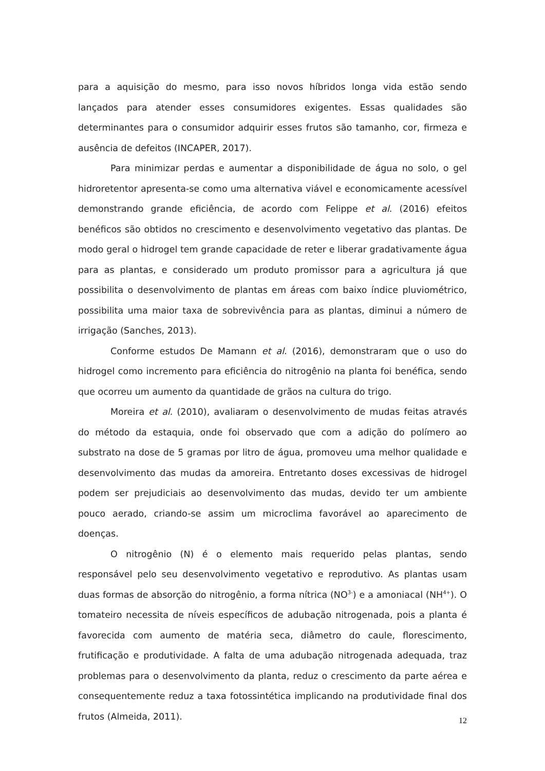para a aquisição do mesmo, para isso novos híbridos longa vida estão sendo lançados para atender esses consumidores exigentes. Essas qualidades são determinantes para o consumidor adquirir esses frutos são tamanho, cor, firmeza e ausência de defeitos (INCAPER, 2017).
Para minimizar perdas e aumentar a disponibilidade de água no solo, o gel hidroretentor apresenta-se como uma alternativa viável e economicamente acessível demonstrando grande eficiência, de acordo com Felippe et al. (2016) efeitos benéficos são obtidos no crescimento e desenvolvimento vegetativo das plantas. De modo geral o hidrogel tem grande capacidade de reter e liberar gradativamente água para as plantas, e considerado um produto promissor para a agricultura já que possibilita o desenvolvimento de plantas em áreas com baixo índice pluviométrico, possibilita uma maior taxa de sobrevivência para as plantas, diminui a número de irrigação (Sanches, 2013).
Conforme estudos De Mamann et al. (2016), demonstraram que o uso do hidrogel como incremento para eficiência do nitrogênio na planta foi benéfica, sendo que ocorreu um aumento da quantidade de grãos na cultura do trigo.
Moreira et al. (2010), avaliaram o desenvolvimento de mudas feitas através do método da estaquia, onde foi observado que com a adição do polímero ao substrato na dose de 5 gramas por litro de água, promoveu uma melhor qualidade e desenvolvimento das mudas da amoreira. Entretanto doses excessivas de hidrogel podem ser prejudiciais ao desenvolvimento das mudas, devido ter um ambiente pouco aerado, criando-se assim um microclima favorável ao aparecimento de doenças.
O nitrogênio (N) é o elemento mais requerido pelas plantas, sendo responsável pelo seu desenvolvimento vegetativo e reprodutivo. As plantas usam duas formas de absorção do nitrogênio, a forma nítrica (NO<sup>3-</sup>) e a amoniacal (NH<sup>4+</sup>). O tomateiro necessita de níveis específicos de adubação nitrogenada, pois a planta é favorecida com aumento de matéria seca, diâmetro do caule, florescimento, frutificação e produtividade. A falta de uma adubação nitrogenada adequada, traz problemas para o desenvolvimento da planta, reduz o crescimento da parte aérea e consequentemente reduz a taxa fotossintética implicando na produtividade final dos frutos (Almeida, 2011).
12